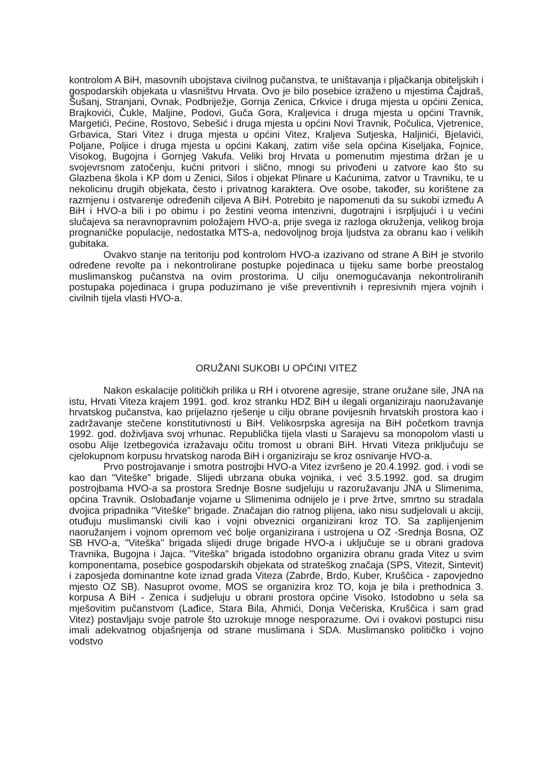kontrolom A BiH, masovnih ubojstava civilnog pučanstva, te uništavanja i pljačkanja obiteljskih i gospodarskih objekata u vlasništvu Hrvata. Ovo je bilo posebice izraženo u mjestima Čajdraš, Šušanj, Stranjani, Ovnak, Podbriježje, Gornja Zenica, Crkvice i druga mjesta u općini Zenica, Brajkovići, Čukle, Maljine, Podovi, Guča Gora, Kraljevica i druga mjesta u općini Travnik, Margetići, Pećine, Rostovo, Sebešić i druga mjesta u općini Novi Travnik, Počulica, Vjetrenice, Grbavica, Stari Vitez i druga mjesta u općini Vitez, Kraljeva Sutjeska, Haljinići, Bjelavići, Poljane, Poljice i druga mjesta u općini Kakanj, zatim više sela općina Kiseljaka, Fojnice, Visokog, Bugojna i Gornjeg Vakufa. Veliki broj Hrvata u pomenutim mjestima držan je u svojevrsnom zatočenju, kućni pritvori i slično, mnogi su privođeni u zatvore kao što su Glazbena škola i KP dom u Zenici, Silos i objekat Plinare u Kaćunima, zatvor u Travniku, te u nekolicinu drugih objekata, često i privatnog karaktera. Ove osobe, također, su korištene za razmjenu i ostvarenje određenih ciljeva A BiH. Potrebito je napomenuti da su sukobi između A BiH i HVO-a bili i po obimu i po žestini veoma intenzivni, dugotrajni i isrpljujući i u većini slučajeva sa neravnopravnim položajem HVO-a, prije svega iz razloga okruženja, velikog broja prognaničke populacije, nedostatka MTS-a, nedovoljnog broja ljudstva za obranu kao i velikih gubitaka.
Ovakvo stanje na teritoriju pod kontrolom HVO-a izazivano od strane A BiH je stvorilo određene revolte pa i nekontrolirane postupke pojedinaca u tijeku same borbe preostalog muslimanskog pučanstva na ovim prostorima. U cilju onemogućavanja nekontroliranih postupaka pojedinaca i grupa poduzimano je više preventivnih i represivnih mjera vojnih i civilnih tijela vlasti HVO-a.
ORUŽANI SUKOBI U OPĆINI VITEZ
Nakon eskalacije političkih prilika u RH i otvorene agresije, strane oružane sile, JNA na istu, Hrvati Viteza krajem 1991. god. kroz stranku HDZ BiH u ilegali organiziraju naoružavanje hrvatskog pučanstva, kao prijelazno rješenje u cilju obrane povijesnih hrvatskih prostora kao i zadržavanje stečene konstitutivnosti u BiH. Velikosrpska agresija na BiH početkom travnja 1992. god. doživljava svoj vrhunac. Republička tijela vlasti u Sarajevu sa monopolom vlasti u osobu Alije Izetbegovića izražavaju očitu tromost u obrani BiH. Hrvati Viteza priključuju se cjelokupnom korpusu hrvatskog naroda BiH i organiziraju se kroz osnivanje HVO-a.
Prvo postrojavanje i smotra postrojbi HVO-a Vitez izvršeno je 20.4.1992. god. i vodi se kao dan "Viteške" brigade. Slijedi ubrzana obuka vojnika, i već 3.5.1992. god. sa drugim postrojbama HVO-a sa prostora Srednje Bosne sudjeluju u razoružavanju JNA u Slimenima, općina Travnik. Oslobađanje vojarne u Slimenima odnijelo je i prve žrtve, smrtno su stradala dvojica pripadnika "Viteške" brigade. Značajan dio ratnog plijena, iako nisu sudjelovali u akciji, otuđuju muslimanski civili kao i vojni obveznici organizirani kroz TO. Sa zaplijenjenim naoružanjem i vojnom opremom već bolje organizirana i ustrojena u OZ -Srednja Bosna, OZ SB HVO-a, "Viteška" brigada slijedi druge brigade HVO-a i uključuje se u obrani gradova Travnika, Bugojna i Jajca. "Viteška" brigada istodobno organizira obranu grada Vitez u svim komponentama, posebice gospodarskih objekata od strateškog značaja (SPS, Vitezit, Sintevit) i zaposjeda dominantne kote iznad grada Viteza (Zabrđe, Brdo, Kuber, Kruščica - zapovjedno mjesto OZ SB). Nasuprot ovome, MOS se organizira kroz TO, koja je bila i prethodnica 3. korpusa A BiH - Zenica i sudjeluju u obrani prostora općine Visoko. Istodobno u sela sa mješovitim pučanstvom (Lađice, Stara Bila, Ahmići, Donja Večeriska, Kruščica i sam grad Vitez) postavljaju svoje patrole što uzrokuje mnoge nesporazume. Ovi i ovakovi postupci nisu imali adekvatnog objašnjenja od strane muslimana i SDA. Muslimansko političko i vojno vodstvo